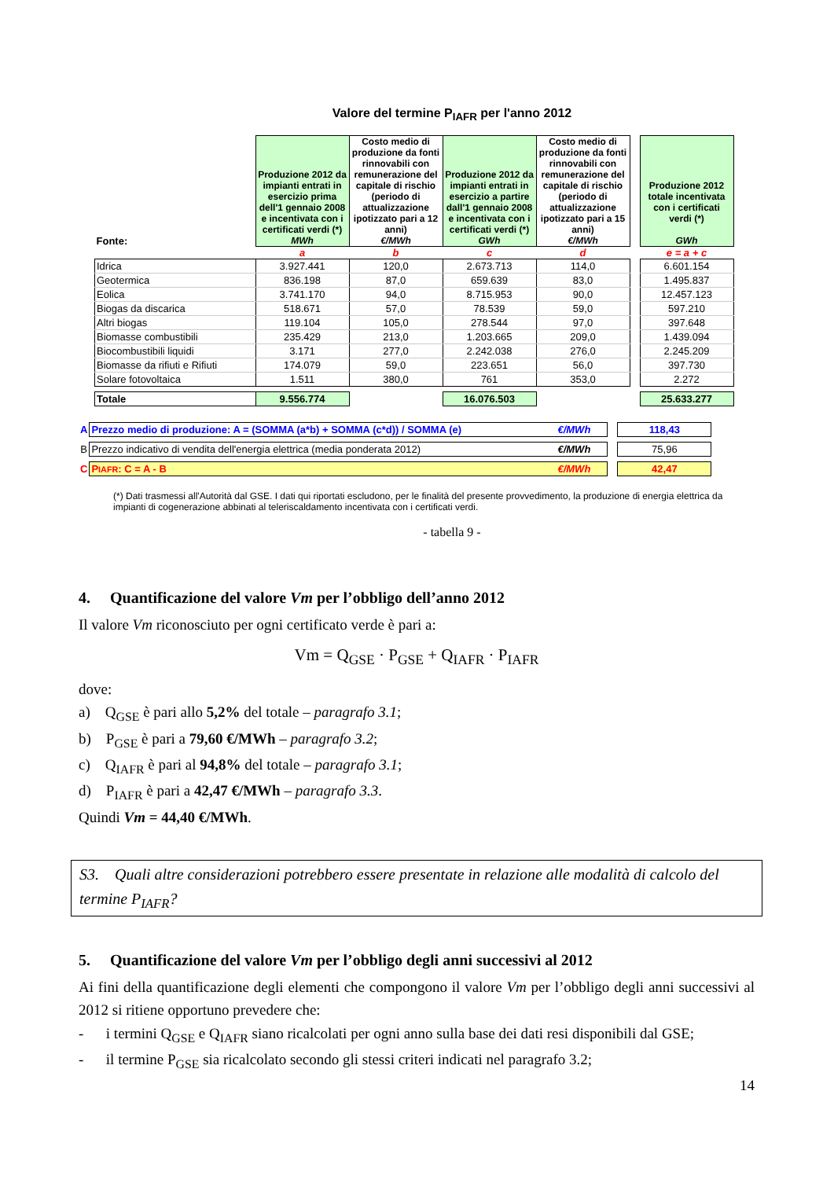Valore del termine P<sub>IAFR</sub> per l'anno 2012
| Fonte: | Produzione 2012 da impianti entrati in esercizio prima dell'1 gennaio 2008 e incentivata con i certificati verdi (*) MWh | Costo medio di produzione da fonti rinnovabili con remunerazione del capitale di rischio (periodo di attualizzazione ipotizzato pari a 12 anni) €/MWh | Produzione 2012 da impianti entrati in esercizio a partire dall'1 gennaio 2008 e incentivata con i certificati verdi (*) GWh | Costo medio di produzione da fonti rinnovabili con remunerazione del capitale di rischio (periodo di attualizzazione ipotizzato pari a 15 anni) €/MWh | | Produzione 2012 totale incentivata con i certificati verdi (*) GWh |
| | a | b | c | d | | e = a + c |
| Idrica | 3.927.441 | 120,0 | 2.673.713 | 114,0 | | 6.601.154 |
| Geotermica | 836.198 | 87,0 | 659.639 | 83,0 | | 1.495.837 |
| Eolica | 3.741.170 | 94,0 | 8.715.953 | 90,0 | | 12.457.123 |
| Biogas da discarica | 518.671 | 57,0 | 78.539 | 59,0 | | 597.210 |
| Altri biogas | 119.104 | 105,0 | 278.544 | 97,0 | | 397.648 |
| Biomasse combustibili | 235.429 | 213,0 | 1.203.665 | 209,0 | | 1.439.094 |
| Biocombustibili liquidi | 3.171 | 277,0 | 2.242.038 | 276,0 | | 2.245.209 |
| Biomasse da rifiuti e Rifiuti | 174.079 | 59,0 | 223.651 | 56,0 | | 397.730 |
| Solare fotovoltaica | 1.511 | 380,0 | 761 | 353,0 | | 2.272 |
| Totale | 9.556.774 | | 16.076.503 | | | 25.633.277 |
| A | Prezzo medio di produzione: A = (SOMMA (a*b) + SOMMA (c*d)) / SOMMA (e) | €/MWh | | 118,43 |
| B | Prezzo indicativo di vendita dell'energia elettrica (media ponderata 2012) | €/MWh | | 75,96 |
| C | P IAFR : C = A - B | €/MWh | | 42,47 |
(*) Dati trasmessi all'Autorità dal GSE. I dati qui riportati escludono, per le finalità del presente provvedimento, la produzione di energia elettrica da impianti di cogenerazione abbinati al teleriscaldamento incentivata con i certificati verdi.
- tabella 9 -
4. Quantificazione del valore Vm per l’obbligo dell’anno 2012
Il valore Vm riconosciuto per ogni certificato verde è pari a:
Vm = Q<sub>GSE</sub> · P<sub>GSE</sub> + Q<sub>IAFR</sub> · P<sub>IAFR</sub>
dove:
a) Q<sub>GSE</sub> è pari allo 5,2% del totale – paragrafo 3.1;
b) P<sub>GSE</sub> è pari a 79,60 €/MWh – paragrafo 3.2;
c) Q<sub>IAFR</sub> è pari al 94,8% del totale – paragrafo 3.1;
d) P<sub>IAFR</sub> è pari a 42,47 €/MWh – paragrafo 3.3.
Quindi Vm = 44,40 €/MWh.
S3. Quali altre considerazioni potrebbero essere presentate in relazione alle modalità di calcolo del termine P<sub>IAFR</sub>?
5. Quantificazione del valore Vm per l’obbligo degli anni successivi al 2012
Ai fini della quantificazione degli elementi che compongono il valore Vm per l’obbligo degli anni successivi al 2012 si ritiene opportuno prevedere che:
- i termini Q<sub>GSE</sub> e Q<sub>IAFR</sub> siano ricalcolati per ogni anno sulla base dei dati resi disponibili dal GSE;
- il termine P<sub>GSE</sub> sia ricalcolato secondo gli stessi criteri indicati nel paragrafo 3.2;
14